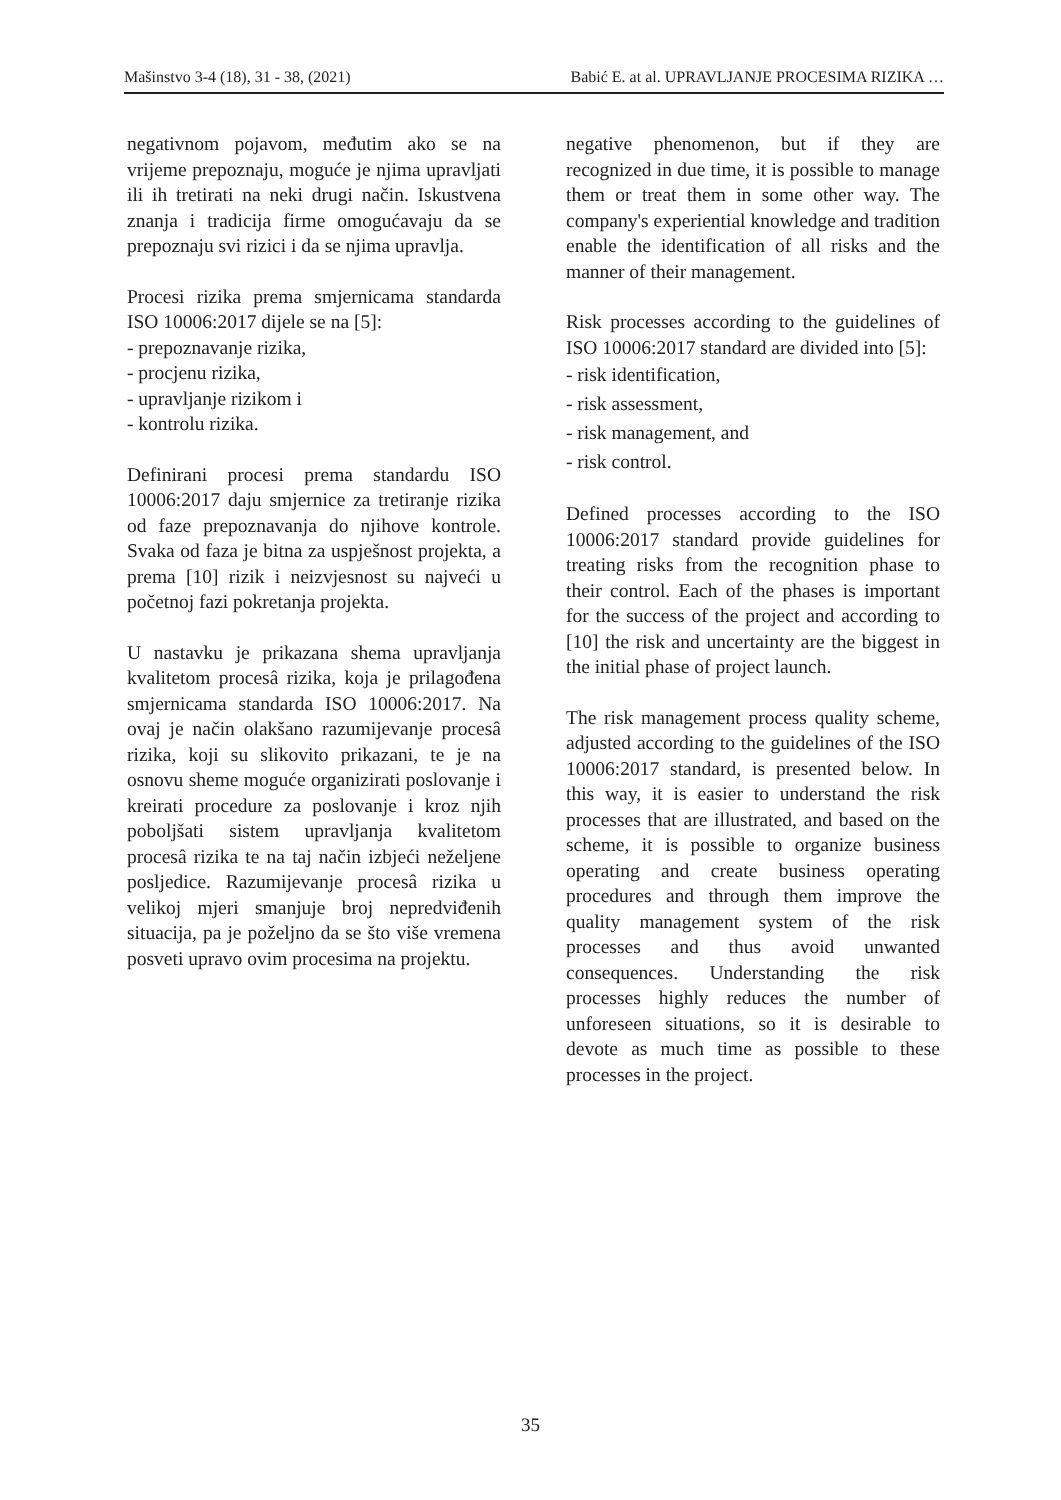Mašinstvo 3-4 (18), 31 - 38, (2021) Babić E. at al. UPRAVLJANJE PROCESIMA RIZIKA …
negativnom pojavom, međutim ako se na vrijeme prepoznaju, moguće je njima upravljati ili ih tretirati na neki drugi način. Iskustvena znanja i tradicija firme omogućavaju da se prepoznaju svi rizici i da se njima upravlja.
Procesi rizika prema smjernicama standarda ISO 10006:2017 dijele se na [5]:
- prepoznavanje rizika,
- procjenu rizika,
- upravljanje rizikom i
- kontrolu rizika.
Definirani procesi prema standardu ISO 10006:2017 daju smjernice za tretiranje rizika od faze prepoznavanja do njihove kontrole. Svaka od faza je bitna za uspješnost projekta, a prema [10] rizik i neizvjesnost su najveći u početnoj fazi pokretanja projekta.
U nastavku je prikazana shema upravljanja kvalitetom procesâ rizika, koja je prilagođena smjernicama standarda ISO 10006:2017. Na ovaj je način olakšano razumijevanje procesâ rizika, koji su slikovito prikazani, te je na osnovu sheme moguće organizirati poslovanje i kreirati procedure za poslovanje i kroz njih poboljšati sistem upravljanja kvalitetom procesâ rizika te na taj način izbjeći neželjene posljedice. Razumijevanje procesâ rizika u velikoj mjeri smanjuje broj nepredviđenih situacija, pa je poželjno da se što više vremena posveti upravo ovim procesima na projektu.
negative phenomenon, but if they are recognized in due time, it is possible to manage them or treat them in some other way. The company's experiential knowledge and tradition enable the identification of all risks and the manner of their management.
Risk processes according to the guidelines of ISO 10006:2017 standard are divided into [5]:
- risk identification,
- risk assessment,
- risk management, and
- risk control.
Defined processes according to the ISO 10006:2017 standard provide guidelines for treating risks from the recognition phase to their control. Each of the phases is important for the success of the project and according to [10] the risk and uncertainty are the biggest in the initial phase of project launch.
The risk management process quality scheme, adjusted according to the guidelines of the ISO 10006:2017 standard, is presented below. In this way, it is easier to understand the risk processes that are illustrated, and based on the scheme, it is possible to organize business operating and create business operating procedures and through them improve the quality management system of the risk processes and thus avoid unwanted consequences. Understanding the risk processes highly reduces the number of unforeseen situations, so it is desirable to devote as much time as possible to these processes in the project.
35